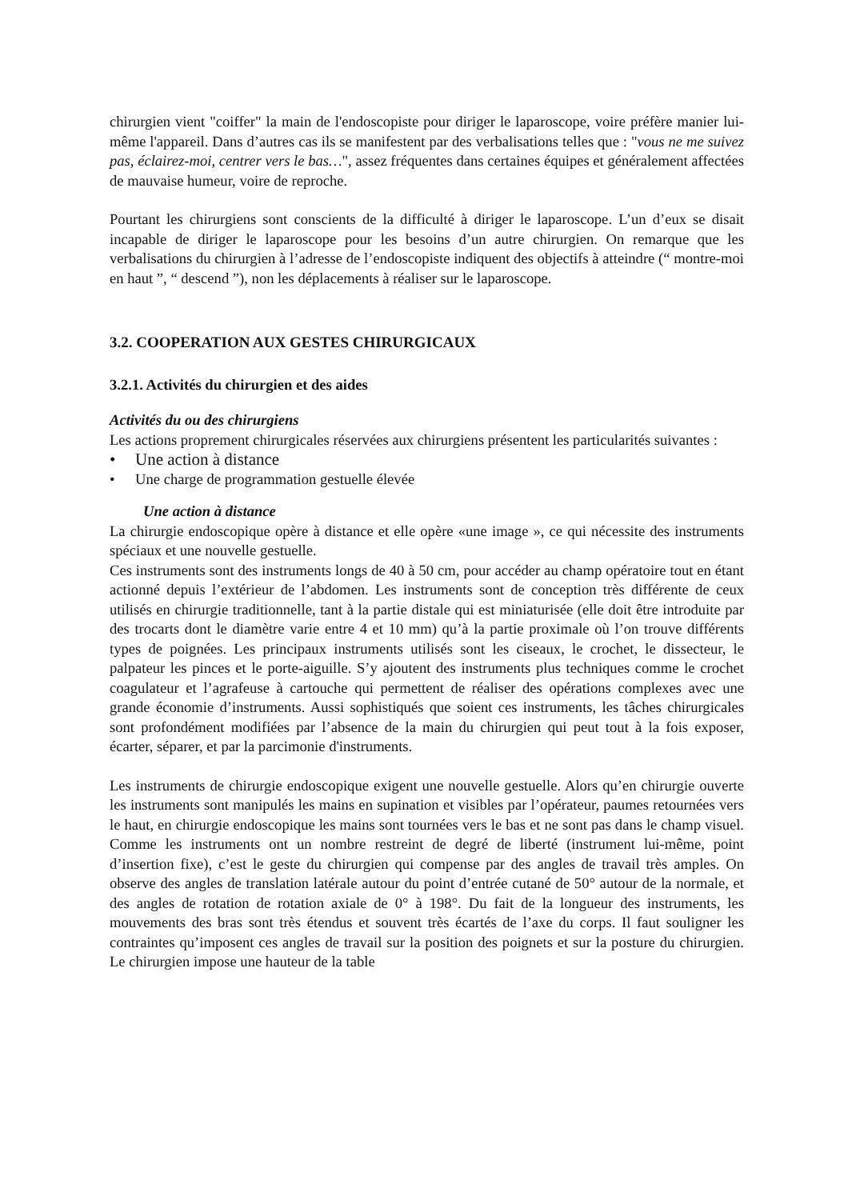chirurgien vient "coiffer" la main de l'endoscopiste pour diriger le laparoscope, voire préfère manier lui-même l'appareil. Dans d’autres cas ils se manifestent par des verbalisations telles que : "vous ne me suivez pas, éclairez-moi, centrer vers le bas…", assez fréquentes dans certaines équipes et généralement affectées de mauvaise humeur, voire de reproche.
Pourtant les chirurgiens sont conscients de la difficulté à diriger le laparoscope. L’un d’eux se disait incapable de diriger le laparoscope pour les besoins d’un autre chirurgien. On remarque que les verbalisations du chirurgien à l’adresse de l’endoscopiste indiquent des objectifs à atteindre (“ montre-moi en haut ”, “ descend ”), non les déplacements à réaliser sur le laparoscope.
3.2. COOPERATION AUX GESTES CHIRURGICAUX
3.2.1. Activités du chirurgien et des aides
Activités du ou des chirurgiens
Les actions proprement chirurgicales réservées aux chirurgiens présentent les particularités suivantes :
• Une action à distance
• Une charge de programmation gestuelle élevée
Une action à distance
La chirurgie endoscopique opère à distance et elle opère «une image », ce qui nécessite des instruments spéciaux et une nouvelle gestuelle.
Ces instruments sont des instruments longs de 40 à 50 cm, pour accéder au champ opératoire tout en étant actionné depuis l’extérieur de l’abdomen. Les instruments sont de conception très différente de ceux utilisés en chirurgie traditionnelle, tant à la partie distale qui est miniaturisée (elle doit être introduite par des trocarts dont le diamètre varie entre 4 et 10 mm) qu’à la partie proximale où l’on trouve différents types de poignées. Les principaux instruments utilisés sont les ciseaux, le crochet, le dissecteur, le palpateur les pinces et le porte-aiguille. S’y ajoutent des instruments plus techniques comme le crochet coagulateur et l’agrafeuse à cartouche qui permettent de réaliser des opérations complexes avec une grande économie d’instruments. Aussi sophistiqués que soient ces instruments, les tâches chirurgicales sont profondément modifiées par l’absence de la main du chirurgien qui peut tout à la fois exposer, écarter, séparer, et par la parcimonie d'instruments.
Les instruments de chirurgie endoscopique exigent une nouvelle gestuelle. Alors qu’en chirurgie ouverte les instruments sont manipulés les mains en supination et visibles par l’opérateur, paumes retournées vers le haut, en chirurgie endoscopique les mains sont tournées vers le bas et ne sont pas dans le champ visuel. Comme les instruments ont un nombre restreint de degré de liberté (instrument lui-même, point d’insertion fixe), c’est le geste du chirurgien qui compense par des angles de travail très amples. On observe des angles de translation latérale autour du point d’entrée cutané de 50° autour de la normale, et des angles de rotation de rotation axiale de 0° à 198°. Du fait de la longueur des instruments, les mouvements des bras sont très étendus et souvent très écartés de l’axe du corps. Il faut souligner les contraintes qu’imposent ces angles de travail sur la position des poignets et sur la posture du chirurgien. Le chirurgien impose une hauteur de la table